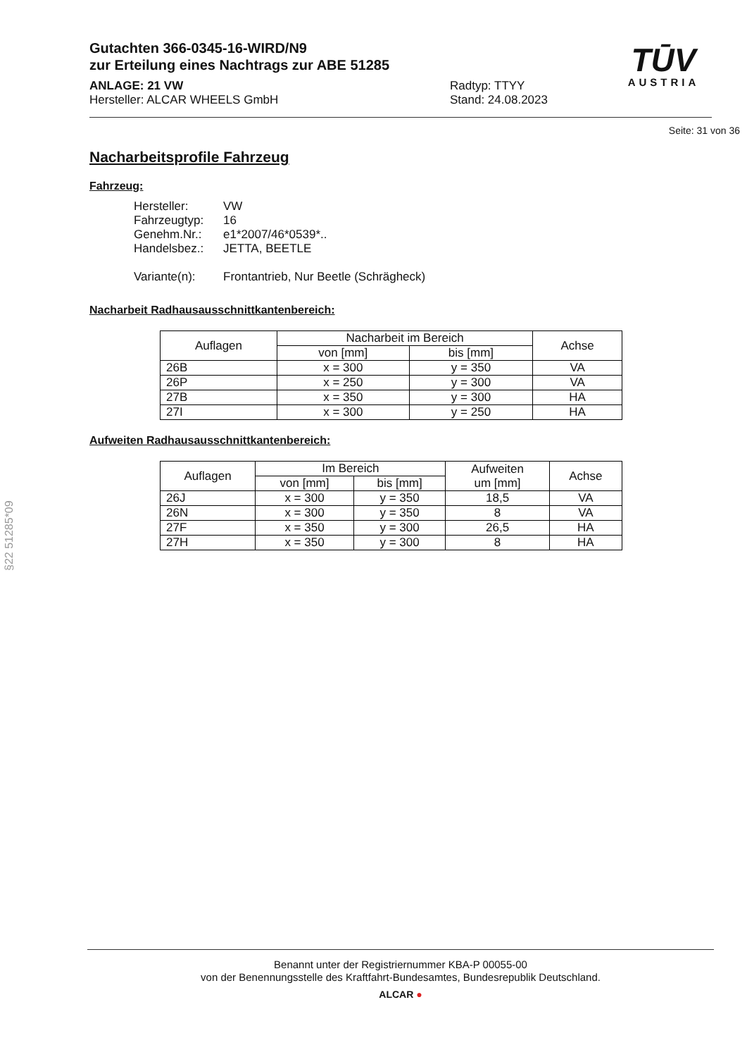TŪV
AUSTRIA
Gutachten 366-0345-16-WIRD/N9
zur Erteilung eines Nachtrags zur ABE 51285
ANLAGE: 21 VW
Hersteller: ALCAR WHEELS GmbH
Radtyp: TTYY
Stand: 24.08.2023
Seite: 31 von 36
Nacharbeitsprofile Fahrzeug
Fahrzeug:
Hersteller: VW
Fahrzeugtyp: 16
Genehm.Nr.: e1*2007/46*0539*..
Handelsbez.: JETTA, BEETLE
Variante(n): Frontantrieb, Nur Beetle (Schrägheck)
Nacharbeit Radhausausschnittkantenbereich:
| Auflagen | Nacharbeit im Bereich | | Achse |
| --- | --- | --- | --- |
| | von [mm] | bis [mm] | |
| 26B | x = 300 | y = 350 | VA |
| 26P | x = 250 | y = 300 | VA |
| 27B | x = 350 | y = 300 | HA |
| 27I | x = 300 | y = 250 | HA |
Aufweiten Radhausausschnittkantenbereich:
| Auflagen | Im Bereich | | Aufweiten um [mm] | Achse |
| --- | --- | --- | --- | --- |
| | von [mm] | bis [mm] | | |
| 26J | x = 300 | y = 350 | 18,5 | VA |
| 26N | x = 300 | y = 350 | 8 | VA |
| 27F | x = 350 | y = 300 | 26,5 | HA |
| 27H | x = 350 | y = 300 | 8 | HA |
§22 51285*09
Benannt unter der Registriernummer KBA-P 00055-00
von der Benennungsstelle des Kraftfahrt-Bundesamtes, Bundesrepublik Deutschland.
ALCAR ●